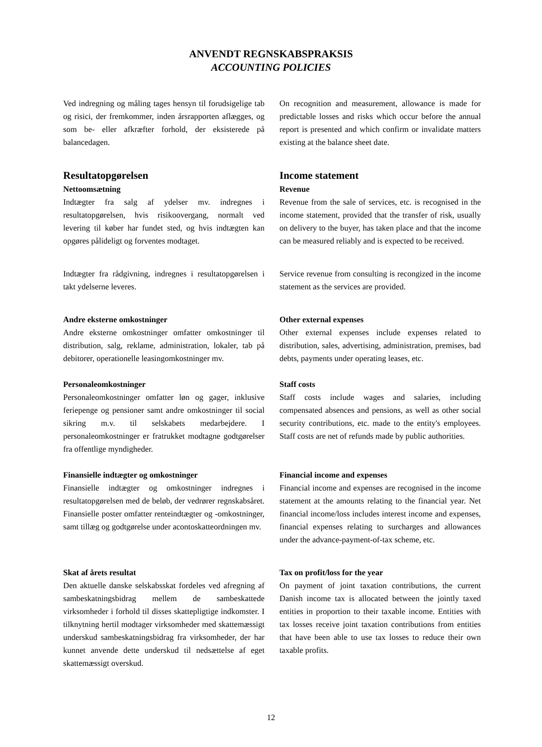ANVENDT REGNSKABSPRAKSIS
ACCOUNTING POLICIES
Ved indregning og måling tages hensyn til forudsigelige tab og risici, der fremkommer, inden årsrapporten aflægges, og som be- eller afkræfter forhold, der eksisterede på balancedagen.
On recognition and measurement, allowance is made for predictable losses and risks which occur before the annual report is presented and which confirm or invalidate matters existing at the balance sheet date.
Resultatopgørelsen
Nettoomsætning
Indtægter fra salg af ydelser mv. indregnes i resultatopgørelsen, hvis risikoovergang, normalt ved levering til køber har fundet sted, og hvis indtægten kan opgøres pålideligt og forventes modtaget.
Income statement
Revenue
Revenue from the sale of services, etc. is recognised in the income statement, provided that the transfer of risk, usually on delivery to the buyer, has taken place and that the income can be measured reliably and is expected to be received.
Indtægter fra rådgivning, indregnes i resultatopgørelsen i takt ydelserne leveres.
Service revenue from consulting is recongized in the income statement as the services are provided.
Andre eksterne omkostninger
Andre eksterne omkostninger omfatter omkostninger til distribution, salg, reklame, administration, lokaler, tab på debitorer, operationelle leasingomkostninger mv.
Other external expenses
Other external expenses include expenses related to distribution, sales, advertising, administration, premises, bad debts, payments under operating leases, etc.
Personaleomkostninger
Personaleomkostninger omfatter løn og gager, inklusive feriepenge og pensioner samt andre omkostninger til social sikring m.v. til selskabets medarbejdere. I personaleomkostninger er fratrukket modtagne godtgørelser fra offentlige myndigheder.
Staff costs
Staff costs include wages and salaries, including compensated absences and pensions, as well as other social security contributions, etc. made to the entity's employees. Staff costs are net of refunds made by public authorities.
Finansielle indtægter og omkostninger
Finansielle indtægter og omkostninger indregnes i resultatopgørelsen med de beløb, der vedrører regnskabsåret. Finansielle poster omfatter renteindtægter og -omkostninger, samt tillæg og godtgørelse under acontoskatteordningen mv.
Financial income and expenses
Financial income and expenses are recognised in the income statement at the amounts relating to the financial year. Net financial income/loss includes interest income and expenses, financial expenses relating to surcharges and allowances under the advance-payment-of-tax scheme, etc.
Skat af årets resultat
Den aktuelle danske selskabsskat fordeles ved afregning af sambeskatningsbidrag mellem de sambeskattede virksomheder i forhold til disses skattepligtige indkomster. I tilknytning hertil modtager virksomheder med skattemæssigt underskud sambeskatningsbidrag fra virksomheder, der har kunnet anvende dette underskud til nedsættelse af eget skattemæssigt overskud.
Tax on profit/loss for the year
On payment of joint taxation contributions, the current Danish income tax is allocated between the jointly taxed entities in proportion to their taxable income. Entities with tax losses receive joint taxation contributions from entities that have been able to use tax losses to reduce their own taxable profits.
12